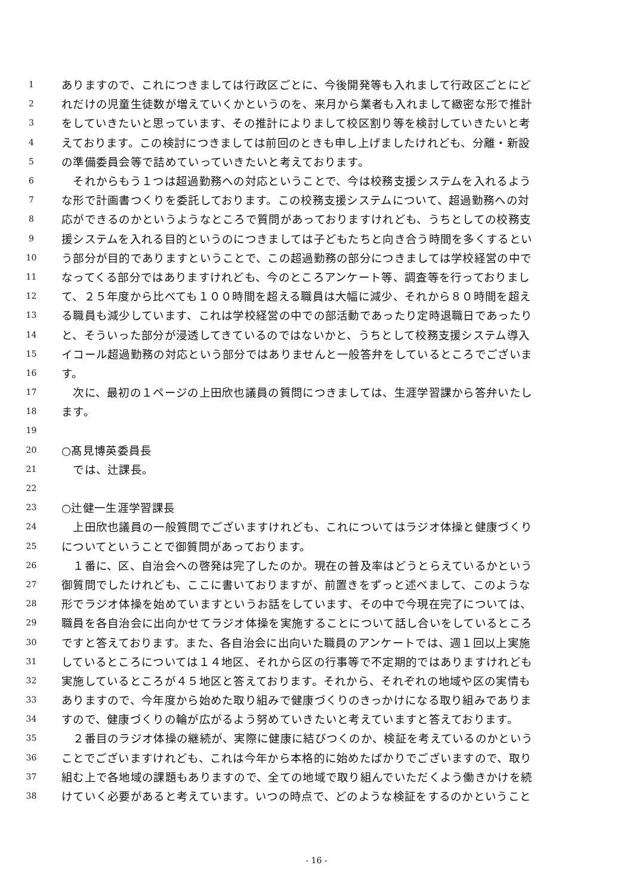1 ありますので、これにつきましては行政区ごとに、今後開発等も入れまして行政区ごとにど
2 れだけの児童生徒数が増えていくかというのを、来月から業者も入れまして緻密な形で推計
3 をしていきたいと思っています、その推計によりまして校区割り等を検討していきたいと考
4 えております。この検討につきましては前回のときも申し上げましたけれども、分離・新設
5 の準備委員会等で詰めていっていきたいと考えております。
6 　それからもう１つは超過勤務への対応ということで、今は校務支援システムを入れるよう
7 な形で計画書つくりを委託しております。この校務支援システムについて、超過勤務への対
8 応ができるのかというようなところで質問があっておりますけれども、うちとしての校務支
9 援システムを入れる目的というのにつきましては子どもたちと向き合う時間を多くするとい
10 う部分が目的でありますということで、この超過勤務の部分につきましては学校経営の中で
11 なってくる部分ではありますけれども、今のところアンケート等、調査等を行っておりまし
12 て、２５年度から比べても１００時間を超える職員は大幅に減少、それから８０時間を超え
13 る職員も減少しています、これは学校経営の中での部活動であったり定時退職日であったり
14 と、そういった部分が浸透してきているのではないかと、うちとして校務支援システム導入
15 イコール超過勤務の対応という部分ではありませんと一般答弁をしているところでございま
16 す。
17 　次に、最初の１ページの上田欣也議員の質問につきましては、生涯学習課から答弁いたし
18 ます。
19
20 ○髙見博英委員長
21 　では、辻課長。
22
23 ○辻健一生涯学習課長
24 　上田欣也議員の一般質問でございますけれども、これについてはラジオ体操と健康づくり
25 についてということで御質問があっております。
26 　１番に、区、自治会への啓発は完了したのか。現在の普及率はどうとらえているかという
27 御質問でしたけれども、ここに書いておりますが、前置きをずっと述べまして、このような
28 形でラジオ体操を始めていますというお話をしています、その中で今現在完了については、
29 職員を各自治会に出向かせてラジオ体操を実施することについて話し合いをしているところ
30 ですと答えております。また、各自治会に出向いた職員のアンケートでは、週１回以上実施
31 しているところについては１４地区、それから区の行事等で不定期的ではありますけれども
32 実施しているところが４５地区と答えております。それから、それぞれの地域や区の実情も
33 ありますので、今年度から始めた取り組みで健康づくりのきっかけになる取り組みでありま
34 すので、健康づくりの輪が広がるよう努めていきたいと考えていますと答えております。
35 　２番目のラジオ体操の継続が、実際に健康に結びつくのか、検証を考えているのかという
36 ことでございますけれども、これは今年から本格的に始めたばかりでございますので、取り
37 組む上で各地域の課題もありますので、全ての地域で取り組んでいただくよう働きかけを続
38 けていく必要があると考えています。いつの時点で、どのような検証をするのかということ
- 16 -